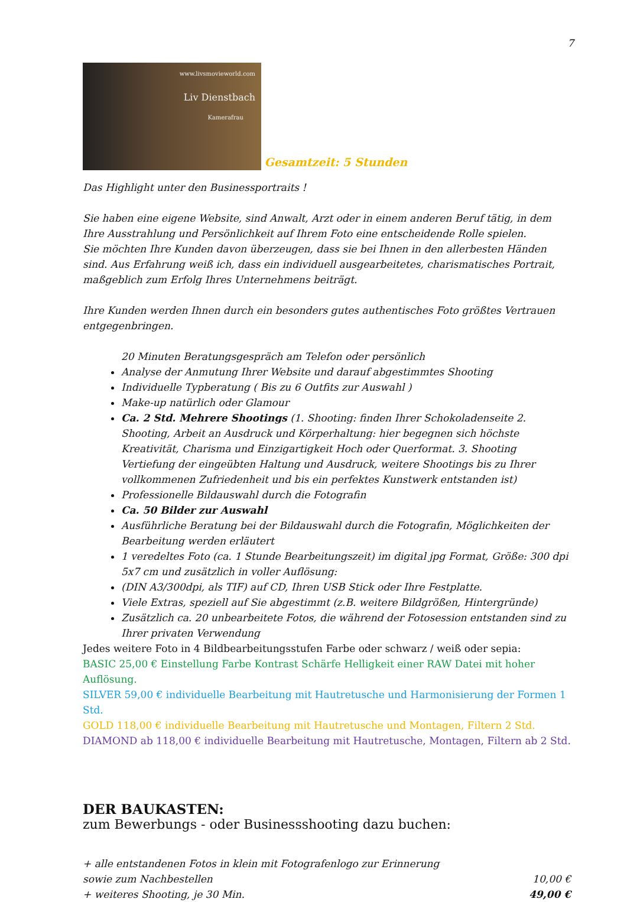7
www.livsmovieworld.com Liv Dienstbach Kamerafrau
Gesamtzeit: 5 Stunden
Das Highlight unter den Businessportraits !
Sie haben eine eigene Website, sind Anwalt, Arzt oder in einem anderen Beruf tätig, in dem Ihre Ausstrahlung und Persönlichkeit auf Ihrem Foto eine entscheidende Rolle spielen.
Sie möchten Ihre Kunden davon überzeugen, dass sie bei Ihnen in den allerbesten Händen sind. Aus Erfahrung weiß ich, dass ein individuell ausgearbeitetes, charismatisches Portrait, maßgeblich zum Erfolg Ihres Unternehmens beiträgt.
Ihre Kunden werden Ihnen durch ein besonders gutes authentisches Foto größtes Vertrauen entgegenbringen.
20 Minuten Beratungsgespräch am Telefon oder persönlich
Analyse der Anmutung Ihrer Website und darauf abgestimmtes Shooting
Individuelle Typberatung ( Bis zu 6 Outfits zur Auswahl )
Make-up natürlich oder Glamour
Ca. 2 Std. Mehrere Shootings (1. Shooting: finden Ihrer Schokoladenseite 2. Shooting, Arbeit an Ausdruck und Körperhaltung: hier begegnen sich höchste Kreativität, Charisma und Einzigartigkeit Hoch oder Querformat. 3. Shooting Vertiefung der eingeübten Haltung und Ausdruck, weitere Shootings bis zu Ihrer vollkommenen Zufriedenheit und bis ein perfektes Kunstwerk entstanden ist)
Professionelle Bildauswahl durch die Fotografin
Ca. 50 Bilder zur Auswahl
Ausführliche Beratung bei der Bildauswahl durch die Fotografin, Möglichkeiten der Bearbeitung werden erläutert
1 veredeltes Foto (ca. 1 Stunde Bearbeitungszeit) im digital jpg Format, Größe: 300 dpi 5x7 cm und zusätzlich in voller Auflösung:
(DIN A3/300dpi, als TIF) auf CD, Ihren USB Stick oder Ihre Festplatte.
Viele Extras, speziell auf Sie abgestimmt (z.B. weitere Bildgrößen, Hintergründe)
Zusätzlich ca. 20 unbearbeitete Fotos, die während der Fotosession entstanden sind zu Ihrer privaten Verwendung
Jedes weitere Foto in 4 Bildbearbeitungsstufen Farbe oder schwarz / weiß oder sepia:
BASIC 25,00 € Einstellung Farbe Kontrast Schärfe Helligkeit einer RAW Datei mit hoher Auflösung.
SILVER 59,00 € individuelle Bearbeitung mit Hautretusche und Harmonisierung der Formen 1 Std.
GOLD 118,00 € individuelle Bearbeitung mit Hautretusche und Montagen, Filtern 2 Std.
DIAMOND ab 118,00 € individuelle Bearbeitung mit Hautretusche, Montagen, Filtern ab 2 Std.
DER BAUKASTEN:
zum Bewerbungs - oder Businessshooting dazu buchen:
+ alle entstandenen Fotos in klein mit Fotografenlogo zur Erinnerung
sowie zum Nachbestellen 10,00 €
+ weiteres Shooting, je 30 Min. 49,00 €